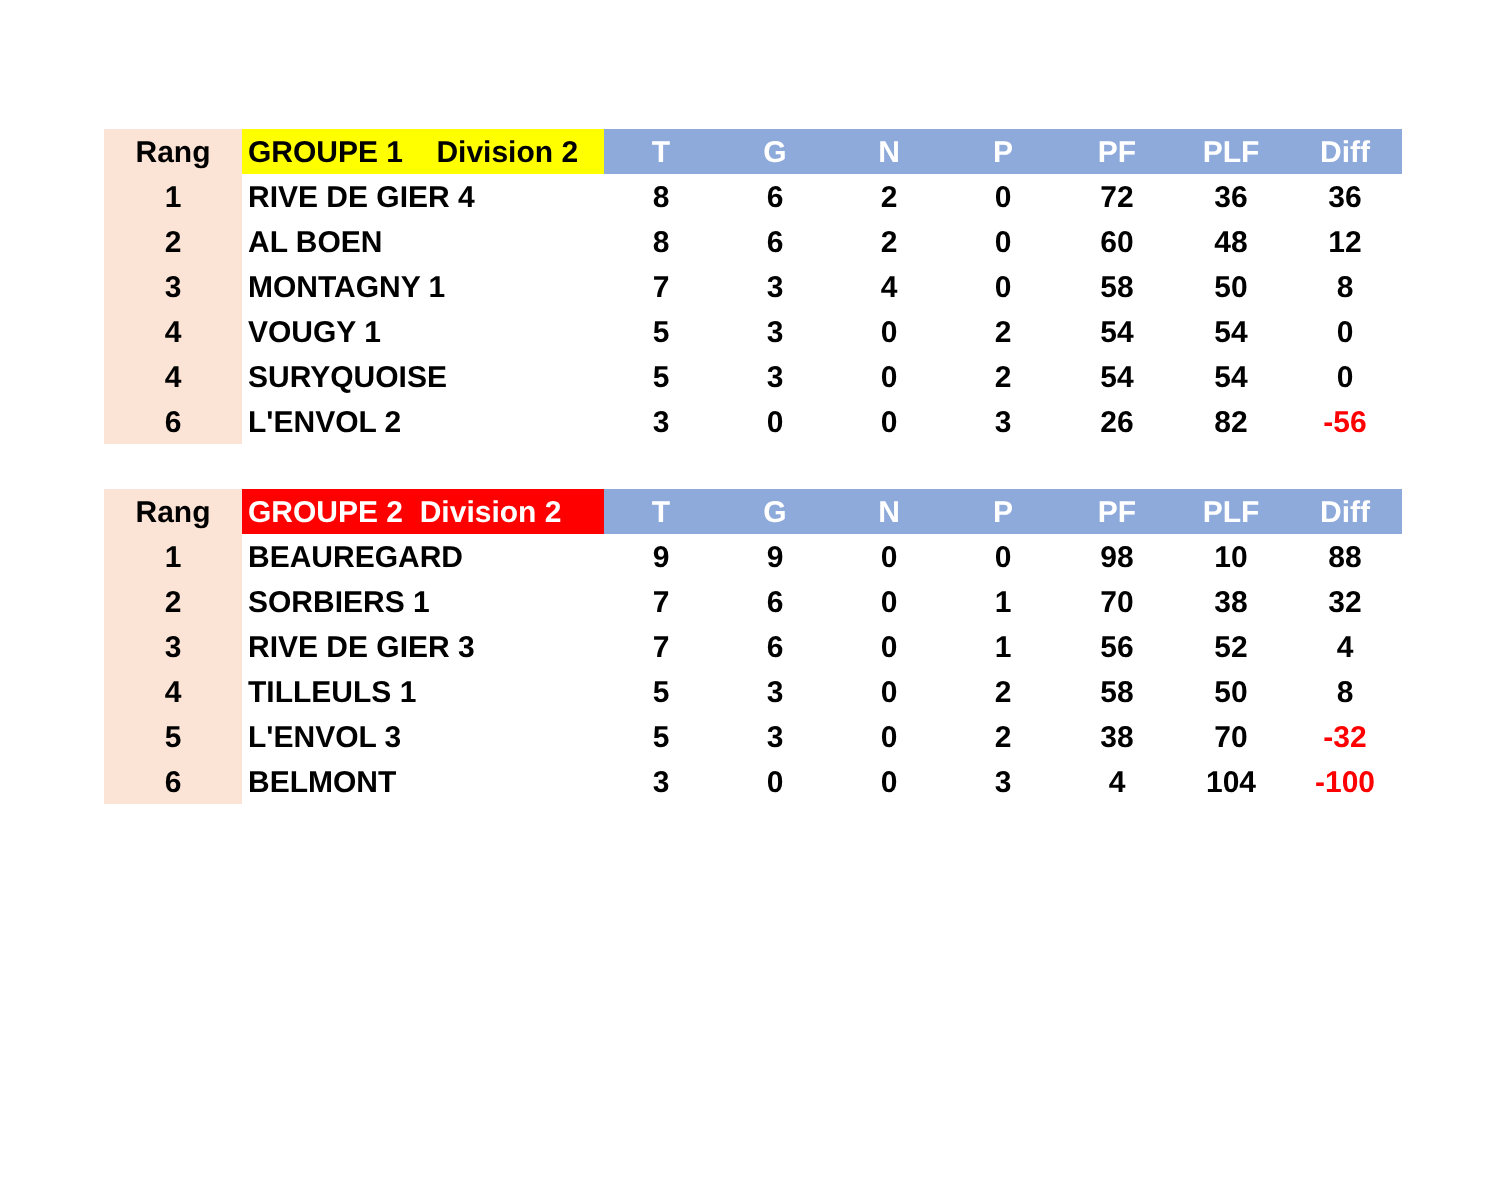| Rang | GROUPE 1 Division 2 | T | G | N | P | PF | PLF | Diff |
| --- | --- | --- | --- | --- | --- | --- | --- | --- |
| 1 | RIVE DE GIER 4 | 8 | 6 | 2 | 0 | 72 | 36 | 36 |
| 2 | AL BOEN | 8 | 6 | 2 | 0 | 60 | 48 | 12 |
| 3 | MONTAGNY 1 | 7 | 3 | 4 | 0 | 58 | 50 | 8 |
| 4 | VOUGY 1 | 5 | 3 | 0 | 2 | 54 | 54 | 0 |
| 4 | SURYQUOISE | 5 | 3 | 0 | 2 | 54 | 54 | 0 |
| 6 | L'ENVOL 2 | 3 | 0 | 0 | 3 | 26 | 82 | -56 |
| Rang | GROUPE 2 Division 2 | T | G | N | P | PF | PLF | Diff |
| --- | --- | --- | --- | --- | --- | --- | --- | --- |
| 1 | BEAUREGARD | 9 | 9 | 0 | 0 | 98 | 10 | 88 |
| 2 | SORBIERS 1 | 7 | 6 | 0 | 1 | 70 | 38 | 32 |
| 3 | RIVE DE GIER 3 | 7 | 6 | 0 | 1 | 56 | 52 | 4 |
| 4 | TILLEULS 1 | 5 | 3 | 0 | 2 | 58 | 50 | 8 |
| 5 | L'ENVOL 3 | 5 | 3 | 0 | 2 | 38 | 70 | -32 |
| 6 | BELMONT | 3 | 0 | 0 | 3 | 4 | 104 | -100 |